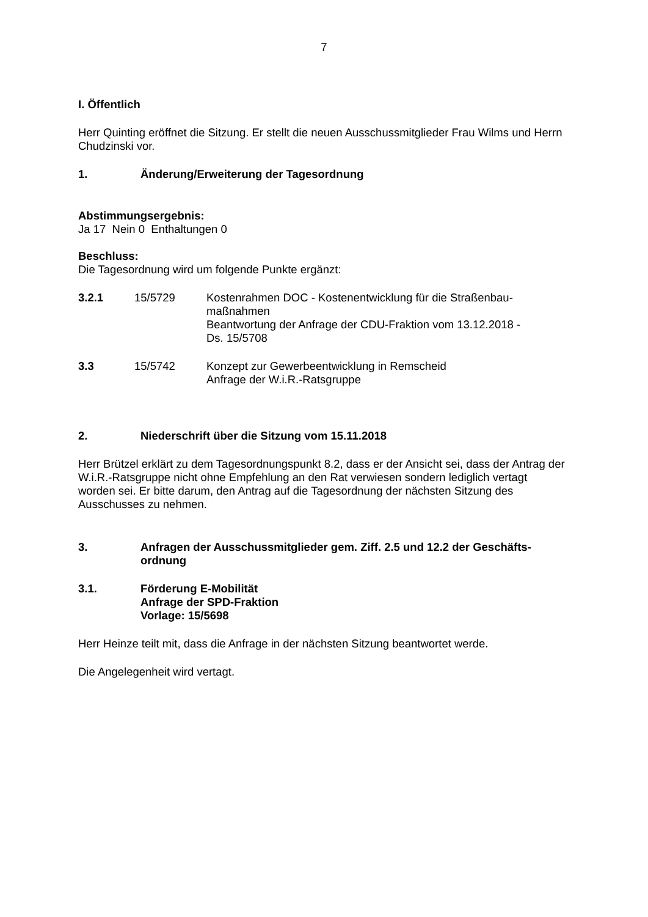7
I. Öffentlich
Herr Quinting eröffnet die Sitzung. Er stellt die neuen Ausschussmitglieder Frau Wilms und Herrn Chudzinski vor.
1. Änderung/Erweiterung der Tagesordnung
Abstimmungsergebnis:
Ja 17 Nein 0 Enthaltungen 0
Beschluss:
Die Tagesordnung wird um folgende Punkte ergänzt:
3.2.1 15/5729 Kostenrahmen DOC - Kostenentwicklung für die Straßenbau-
maßnahmen
Beantwortung der Anfrage der CDU-Fraktion vom 13.12.2018 -
Ds. 15/5708
3.3 15/5742 Konzept zur Gewerbeentwicklung in Remscheid
Anfrage der W.i.R.-Ratsgruppe
2. Niederschrift über die Sitzung vom 15.11.2018
Herr Brützel erklärt zu dem Tagesordnungspunkt 8.2, dass er der Ansicht sei, dass der Antrag der W.i.R.-Ratsgruppe nicht ohne Empfehlung an den Rat verwiesen sondern lediglich vertagt worden sei. Er bitte darum, den Antrag auf die Tagesordnung der nächsten Sitzung des Ausschusses zu nehmen.
3. Anfragen der Ausschussmitglieder gem. Ziff. 2.5 und 12.2 der Geschäfts-
ordnung
3.1. Förderung E-Mobilität
Anfrage der SPD-Fraktion
Vorlage: 15/5698
Herr Heinze teilt mit, dass die Anfrage in der nächsten Sitzung beantwortet werde.
Die Angelegenheit wird vertagt.